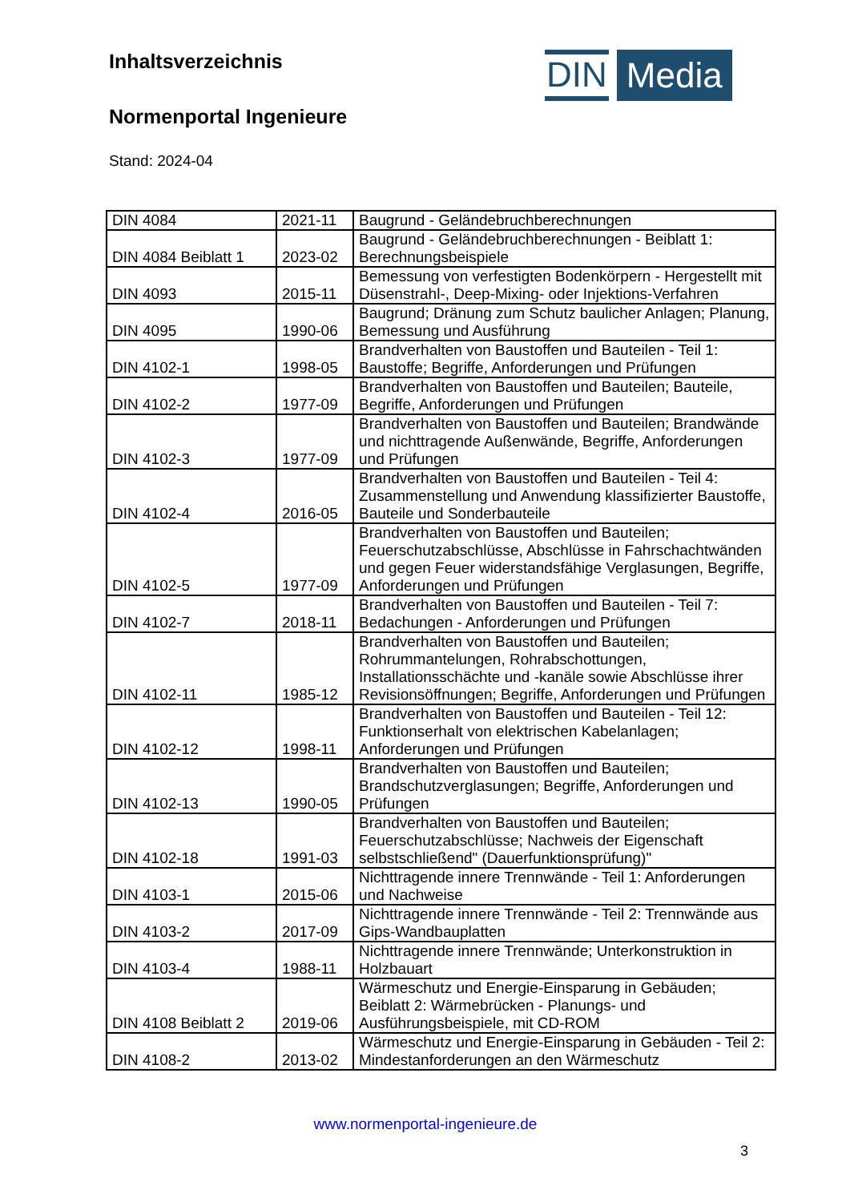DIN Media
Inhaltsverzeichnis
Normenportal Ingenieure
Stand: 2024-04
| DIN 4084 | 2021-11 | Baugrund - Geländebruchberechnungen |
| DIN 4084 Beiblatt 1 | 2023-02 | Baugrund - Geländebruchberechnungen - Beiblatt 1: Berechnungsbeispiele |
| DIN 4093 | 2015-11 | Bemessung von verfestigten Bodenkörpern - Hergestellt mit Düsenstrahl-, Deep-Mixing- oder Injektions-Verfahren |
| DIN 4095 | 1990-06 | Baugrund; Dränung zum Schutz baulicher Anlagen; Planung, Bemessung und Ausführung |
| DIN 4102-1 | 1998-05 | Brandverhalten von Baustoffen und Bauteilen - Teil 1: Baustoffe; Begriffe, Anforderungen und Prüfungen |
| DIN 4102-2 | 1977-09 | Brandverhalten von Baustoffen und Bauteilen; Bauteile, Begriffe, Anforderungen und Prüfungen |
| DIN 4102-3 | 1977-09 | Brandverhalten von Baustoffen und Bauteilen; Brandwände und nichttragende Außenwände, Begriffe, Anforderungen und Prüfungen |
| DIN 4102-4 | 2016-05 | Brandverhalten von Baustoffen und Bauteilen - Teil 4: Zusammenstellung und Anwendung klassifizierter Baustoffe, Bauteile und Sonderbauteile |
| DIN 4102-5 | 1977-09 | Brandverhalten von Baustoffen und Bauteilen; Feuerschutzabschlüsse, Abschlüsse in Fahrschachtwänden und gegen Feuer widerstandsfähige Verglasungen, Begriffe, Anforderungen und Prüfungen |
| DIN 4102-7 | 2018-11 | Brandverhalten von Baustoffen und Bauteilen - Teil 7: Bedachungen - Anforderungen und Prüfungen |
| DIN 4102-11 | 1985-12 | Brandverhalten von Baustoffen und Bauteilen; Rohrummantelungen, Rohrabschottungen, Installationsschächte und -kanäle sowie Abschlüsse ihrer Revisionsöffnungen; Begriffe, Anforderungen und Prüfungen |
| DIN 4102-12 | 1998-11 | Brandverhalten von Baustoffen und Bauteilen - Teil 12: Funktionserhalt von elektrischen Kabelanlagen; Anforderungen und Prüfungen |
| DIN 4102-13 | 1990-05 | Brandverhalten von Baustoffen und Bauteilen; Brandschutzverglasungen; Begriffe, Anforderungen und Prüfungen |
| DIN 4102-18 | 1991-03 | Brandverhalten von Baustoffen und Bauteilen; Feuerschutzabschlüsse; Nachweis der Eigenschaft selbstschließend" (Dauerfunktionsprüfung)" |
| DIN 4103-1 | 2015-06 | Nichttragende innere Trennwände - Teil 1: Anforderungen und Nachweise |
| DIN 4103-2 | 2017-09 | Nichttragende innere Trennwände - Teil 2: Trennwände aus Gips-Wandbauplatten |
| DIN 4103-4 | 1988-11 | Nichttragende innere Trennwände; Unterkonstruktion in Holzbauart |
| DIN 4108 Beiblatt 2 | 2019-06 | Wärmeschutz und Energie-Einsparung in Gebäuden; Beiblatt 2: Wärmebrücken - Planungs- und Ausführungsbeispiele, mit CD-ROM |
| DIN 4108-2 | 2013-02 | Wärmeschutz und Energie-Einsparung in Gebäuden - Teil 2: Mindestanforderungen an den Wärmeschutz |
www.normenportal-ingenieure.de
3